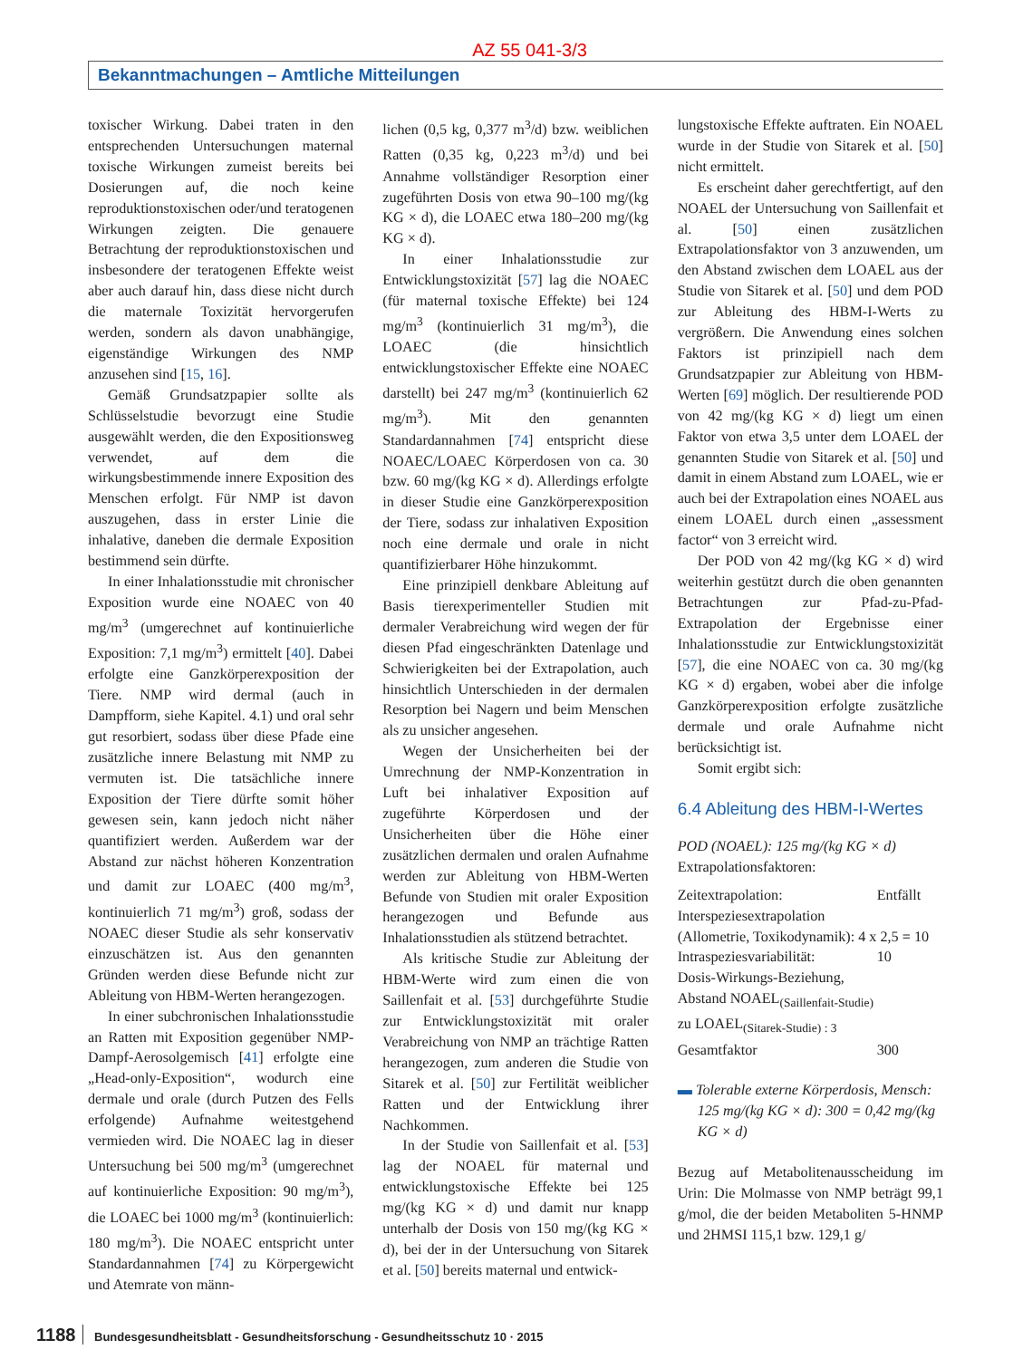AZ 55 041-3/3
Bekanntmachungen – Amtliche Mitteilungen
toxischer Wirkung. Dabei traten in den entsprechenden Untersuchungen maternal toxische Wirkungen zumeist bereits bei Dosierungen auf, die noch keine reproduktionstoxischen oder/und teratogenen Wirkungen zeigten. Die genauere Betrachtung der reproduktionstoxischen und insbesondere der teratogenen Effekte weist aber auch darauf hin, dass diese nicht durch die maternale Toxizität hervorgerufen werden, sondern als davon unabhängige, eigenständige Wirkungen des NMP anzusehen sind [15, 16].
Gemäß Grundsatzpapier sollte als Schlüsselstudie bevorzugt eine Studie ausgewählt werden, die den Expositionsweg verwendet, auf dem die wirkungsbestimmende innere Exposition des Menschen erfolgt. Für NMP ist davon auszugehen, dass in erster Linie die inhalative, daneben die dermale Exposition bestimmend sein dürfte.
In einer Inhalationsstudie mit chronischer Exposition wurde eine NOAEC von 40 mg/m<sup>3</sup> (umgerechnet auf kontinuierliche Exposition: 7,1 mg/m<sup>3</sup>) ermittelt [40]. Dabei erfolgte eine Ganzkörperexposition der Tiere. NMP wird dermal (auch in Dampfform, siehe Kapitel. 4.1) und oral sehr gut resorbiert, sodass über diese Pfade eine zusätzliche innere Belastung mit NMP zu vermuten ist. Die tatsächliche innere Exposition der Tiere dürfte somit höher gewesen sein, kann jedoch nicht näher quantifiziert werden. Außerdem war der Abstand zur nächst höheren Konzentration und damit zur LOAEC (400 mg/m<sup>3</sup>, kontinuierlich 71 mg/m<sup>3</sup>) groß, sodass der NOAEC dieser Studie als sehr konservativ einzuschätzen ist. Aus den genannten Gründen werden diese Befunde nicht zur Ableitung von HBM-Werten herangezogen.
In einer subchronischen Inhalationsstudie an Ratten mit Exposition gegenüber NMP-Dampf-Aerosolgemisch [41] erfolgte eine „Head-only-Exposition“, wodurch eine dermale und orale (durch Putzen des Fells erfolgende) Aufnahme weitestgehend vermieden wird. Die NOAEC lag in dieser Untersuchung bei 500 mg/m<sup>3</sup> (umgerechnet auf kontinuierliche Exposition: 90 mg/m<sup>3</sup>), die LOAEC bei 1000 mg/m<sup>3</sup> (kontinuierlich: 180 mg/m<sup>3</sup>). Die NOAEC entspricht unter Standardannahmen [74] zu Körpergewicht und Atemrate von männ-
lichen (0,5 kg, 0,377 m<sup>3</sup>/d) bzw. weiblichen Ratten (0,35 kg, 0,223 m<sup>3</sup>/d) und bei Annahme vollständiger Resorption einer zugeführten Dosis von etwa 90–100 mg/(kg KG × d), die LOAEC etwa 180–200 mg/(kg KG × d).
In einer Inhalationsstudie zur Entwicklungstoxizität [57] lag die NOAEC (für maternal toxische Effekte) bei 124 mg/m<sup>3</sup> (kontinuierlich 31 mg/m<sup>3</sup>), die LOAEC (die hinsichtlich entwicklungstoxischer Effekte eine NOAEC darstellt) bei 247 mg/m<sup>3</sup> (kontinuierlich 62 mg/m<sup>3</sup>). Mit den genannten Standardannahmen [74] entspricht diese NOAEC/LOAEC Körperdosen von ca. 30 bzw. 60 mg/(kg KG × d). Allerdings erfolgte in dieser Studie eine Ganzkörperexposition der Tiere, sodass zur inhalativen Exposition noch eine dermale und orale in nicht quantifizierbarer Höhe hinzukommt.
Eine prinzipiell denkbare Ableitung auf Basis tierexperimenteller Studien mit dermaler Verabreichung wird wegen der für diesen Pfad eingeschränkten Datenlage und Schwierigkeiten bei der Extrapolation, auch hinsichtlich Unterschieden in der dermalen Resorption bei Nagern und beim Menschen als zu unsicher angesehen.
Wegen der Unsicherheiten bei der Umrechnung der NMP-Konzentration in Luft bei inhalativer Exposition auf zugeführte Körperdosen und der Unsicherheiten über die Höhe einer zusätzlichen dermalen und oralen Aufnahme werden zur Ableitung von HBM-Werten Befunde von Studien mit oraler Exposition herangezogen und Befunde aus Inhalationsstudien als stützend betrachtet.
Als kritische Studie zur Ableitung der HBM-Werte wird zum einen die von Saillenfait et al. [53] durchgeführte Studie zur Entwicklungstoxizität mit oraler Verabreichung von NMP an trächtige Ratten herangezogen, zum anderen die Studie von Sitarek et al. [50] zur Fertilität weiblicher Ratten und der Entwicklung ihrer Nachkommen.
In der Studie von Saillenfait et al. [53] lag der NOAEL für maternal und entwicklungstoxische Effekte bei 125 mg/(kg KG × d) und damit nur knapp unterhalb der Dosis von 150 mg/(kg KG × d), bei der in der Untersuchung von Sitarek et al. [50] bereits maternal und entwick-
lungstoxische Effekte auftraten. Ein NOAEL wurde in der Studie von Sitarek et al. [50] nicht ermittelt.
Es erscheint daher gerechtfertigt, auf den NOAEL der Untersuchung von Saillenfait et al. [50] einen zusätzlichen Extrapolationsfaktor von 3 anzuwenden, um den Abstand zwischen dem LOAEL aus der Studie von Sitarek et al. [50] und dem POD zur Ableitung des HBM-I-Werts zu vergrößern. Die Anwendung eines solchen Faktors ist prinzipiell nach dem Grundsatzpapier zur Ableitung von HBM-Werten [69] möglich. Der resultierende POD von 42 mg/(kg KG × d) liegt um einen Faktor von etwa 3,5 unter dem LOAEL der genannten Studie von Sitarek et al. [50] und damit in einem Abstand zum LOAEL, wie er auch bei der Extrapolation eines NOAEL aus einem LOAEL durch einen „assessment factor“ von 3 erreicht wird.
Der POD von 42 mg/(kg KG × d) wird weiterhin gestützt durch die oben genannten Betrachtungen zur Pfad-zu-Pfad-Extrapolation der Ergebnisse einer Inhalationsstudie zur Entwicklungstoxizität [57], die eine NOAEC von ca. 30 mg/(kg KG × d) ergaben, wobei aber die infolge Ganzkörperexposition erfolgte zusätzliche dermale und orale Aufnahme nicht berücksichtigt ist.
Somit ergibt sich:
6.4 Ableitung des HBM-I-Wertes
POD (NOAEL): 125 mg/(kg KG × d)
Extrapolationsfaktoren:
Zeitextrapolation: Entfällt
Interspeziesextrapolation
(Allometrie, Toxikodynamik): 4 x 2,5 = 10
Intraspeziesvariabilität: 10
Dosis-Wirkungs-Beziehung,
Abstand NOAEL<sub>(Saillenfait-Studie)</sub>
zu LOAEL<sub>(Sitarek-Studie) : 3</sub>
Gesamtfaktor 300
▬ Tolerable externe Körperdosis, Mensch: 125 mg/(kg KG × d): 300 = 0,42 mg/(kg KG × d)
Bezug auf Metabolitenausscheidung im Urin: Die Molmasse von NMP beträgt 99,1 g/mol, die der beiden Metaboliten 5-HNMP und 2HMSI 115,1 bzw. 129,1 g/
1188 Bundesgesundheitsblatt - Gesundheitsforschung - Gesundheitsschutz 10 · 2015